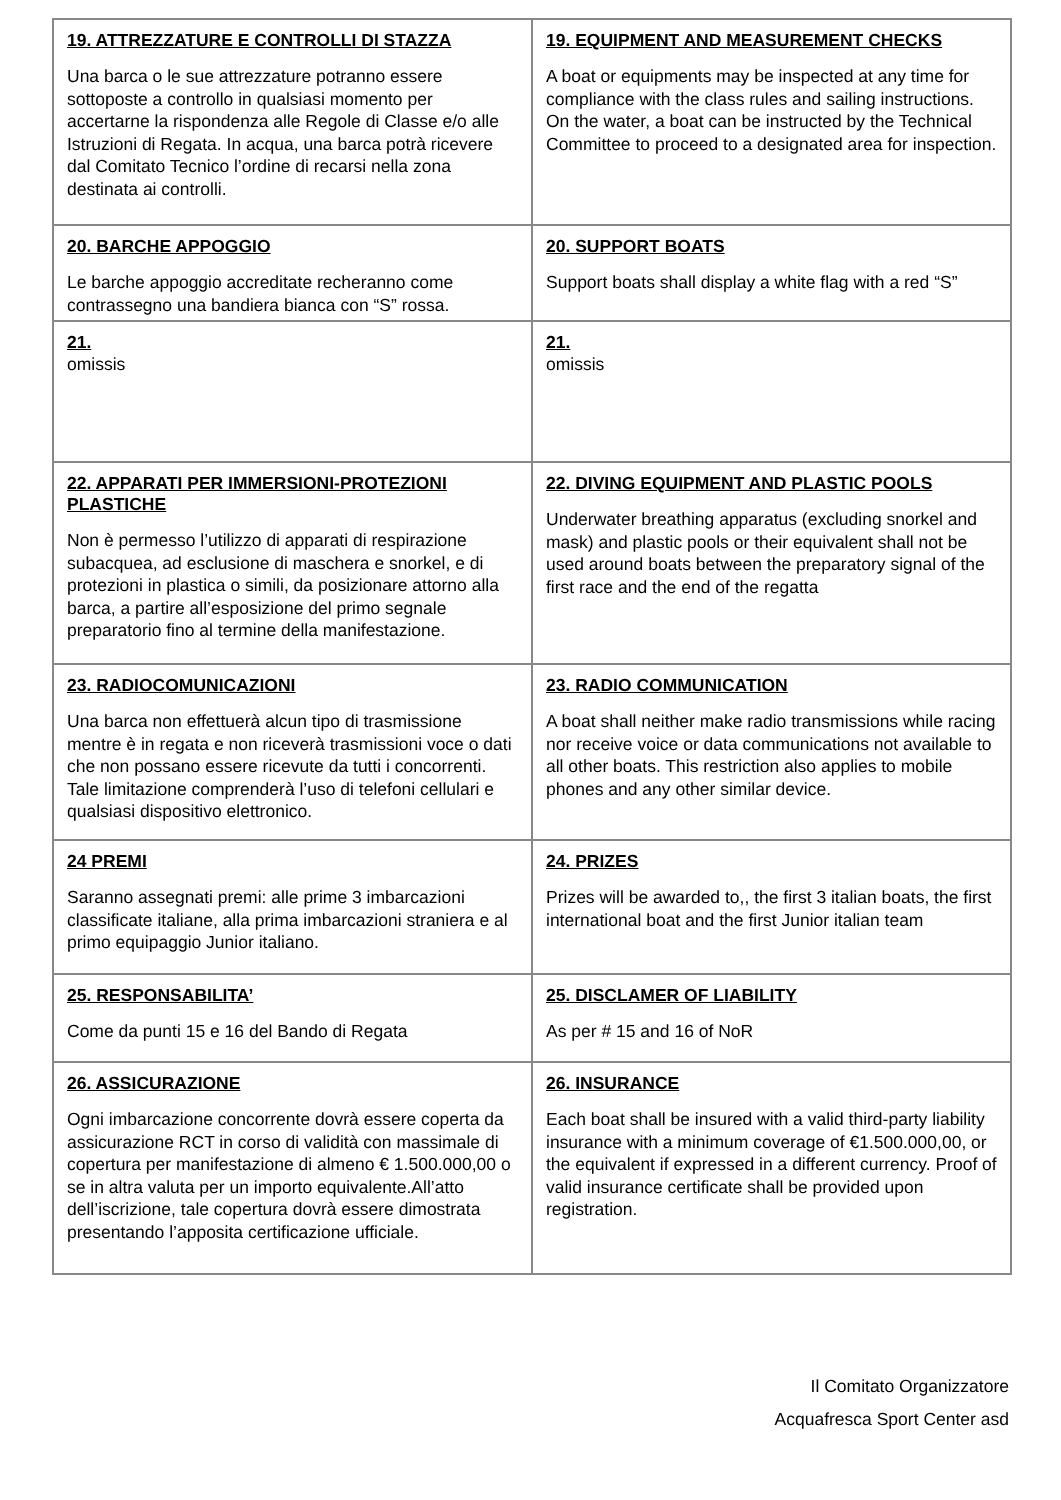| 19. ATTREZZATURE E CONTROLLI DI STAZZA Una barca o le sue attrezzature potranno essere sottoposte a controllo in qualsiasi momento per accertarne la rispondenza alle Regole di Classe e/o alle Istruzioni di Regata. In acqua, una barca potrà ricevere dal Comitato Tecnico l’ordine di recarsi nella zona destinata ai controlli. | 19. EQUIPMENT AND MEASUREMENT CHECKS A boat or equipments may be inspected at any time for compliance with the class rules and sailing instructions. On the water, a boat can be instructed by the Technical Committee to proceed to a designated area for inspection. |
| 20. BARCHE APPOGGIO Le barche appoggio accreditate recheranno come contrassegno una bandiera bianca con “S” rossa. | 20. SUPPORT BOATS Support boats shall display a white flag with a red “S” |
| 21. omissis | 21. omissis |
| 22. APPARATI PER IMMERSIONI-PROTEZIONI PLASTICHE Non è permesso l’utilizzo di apparati di respirazione subacquea, ad esclusione di maschera e snorkel, e di protezioni in plastica o simili, da posizionare attorno alla barca, a partire all’esposizione del primo segnale preparatorio fino al termine della manifestazione. | 22. DIVING EQUIPMENT AND PLASTIC POOLS Underwater breathing apparatus (excluding snorkel and mask) and plastic pools or their equivalent shall not be used around boats between the preparatory signal of the first race and the end of the regatta |
| 23. RADIOCOMUNICAZIONI Una barca non effettuerà alcun tipo di trasmissione mentre è in regata e non riceverà trasmissioni voce o dati che non possano essere ricevute da tutti i concorrenti. Tale limitazione comprenderà l’uso di telefoni cellulari e qualsiasi dispositivo elettronico. | 23. RADIO COMMUNICATION A boat shall neither make radio transmissions while racing nor receive voice or data communications not available to all other boats. This restriction also applies to mobile phones and any other similar device. |
| 24 PREMI Saranno assegnati premi: alle prime 3 imbarcazioni classificate italiane, alla prima imbarcazioni straniera e al primo equipaggio Junior italiano. | 24. PRIZES Prizes will be awarded to,, the first 3 italian boats, the first international boat and the first Junior italian team |
| 25. RESPONSABILITA’ Come da punti 15 e 16 del Bando di Regata | 25. DISCLAMER OF LIABILITY As per # 15 and 16 of NoR |
| 26. ASSICURAZIONE Ogni imbarcazione concorrente dovrà essere coperta da assicurazione RCT in corso di validità con massimale di copertura per manifestazione di almeno € 1.500.000,00 o se in altra valuta per un importo equivalente.All’atto dell’iscrizione, tale copertura dovrà essere dimostrata presentando l’apposita certificazione ufficiale. | 26. INSURANCE Each boat shall be insured with a valid third-party liability insurance with a minimum coverage of €1.500.000,00, or the equivalent if expressed in a different currency. Proof of valid insurance certificate shall be provided upon registration. |
Il Comitato Organizzatore
Acquafresca Sport Center asd